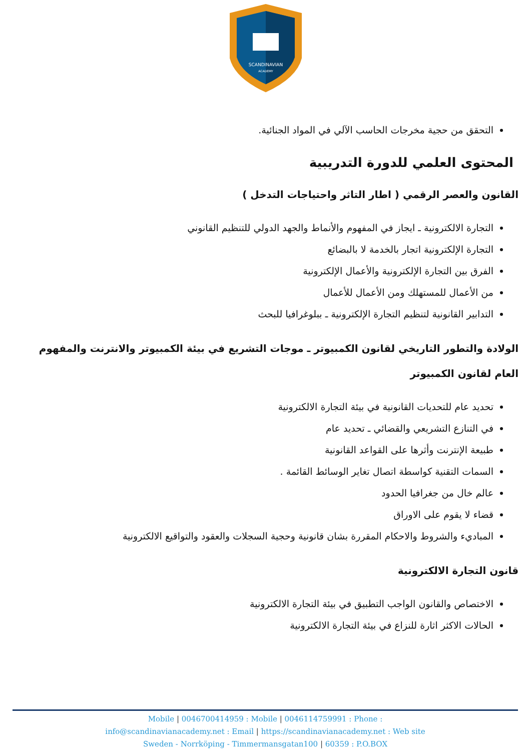SCANDINAVIAN
ACADEMY
التحقق من حجية مخرجات الحاسب الآلي في المواد الجنائية.
المحتوى العلمي للدورة التدريبية
القانون والعصر الرقمي ( اطار التاثر واحتياجات التدخل )
التجارة الالكترونية ـ ايجاز في المفهوم والأنماط والجهد الدولي للتنظيم القانوني
التجارة الإلكترونية اتجار بالخدمة لا بالبضائع
الفرق بين التجارة الإلكترونية والأعمال الإلكترونية
من الأعمال للمستهلك ومن الأعمال للأعمال
التدابير القانونية لتنظيم التجارة الإلكترونية ـ ببلوغرافيا للبحث
الولادة والتطور التاريخي لقانون الكمبيوتر ـ موجات التشريع في بيئة الكمبيوتر والانترنت والمفهوم العام لقانون الكمبيوتر
تحديد عام للتحديات القانونية في بيئة التجارة الالكترونية
في التنازع التشريعي والقضائي ـ تحديد عام
طبيعة الإنترنت وأثرها على القواعد القانونية
السمات التقنية كواسطة اتصال تغاير الوسائط القائمة .
عالم خال من جغرافيا الحدود
قضاء لا يقوم على الاوراق
المباديء والشروط والاحكام المقررة بشان قانونية وحجية السجلات والعقود والتواقيع الالكترونية
قانون التجارة الالكترونية
الاختصاص والقانون الواجب التطبيق في بيئة التجارة الالكترونية
الحالات الاكثر اثارة للنزاع في بيئة التجارة الالكترونية
Mobile | 0046700414959 : Mobile | 0046114759991 : Phone :
info@scandinavianacademy.net : Email | https://scandinavianacademy.net : Web site
Sweden - Norrköping - Timmermansgatan100 | 60359 : P.O.BOX